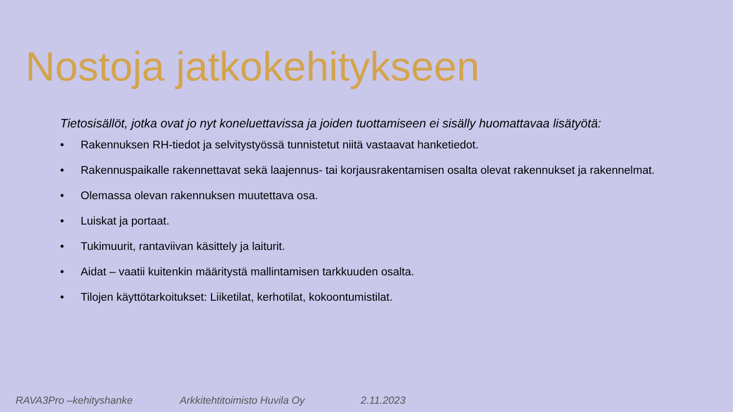Nostoja jatkokehitykseen
Tietosisällöt, jotka ovat jo nyt koneluettavissa ja joiden tuottamiseen ei sisälly huomattavaa lisätyötä:
• Rakennuksen RH-tiedot ja selvitystyössä tunnistetut niitä vastaavat hanketiedot.
• Rakennuspaikalle rakennettavat sekä laajennus- tai korjausrakentamisen osalta olevat rakennukset ja rakennelmat.
• Olemassa olevan rakennuksen muutettava osa.
• Luiskat ja portaat.
• Tukimuurit, rantaviivan käsittely ja laiturit.
• Aidat – vaatii kuitenkin määritystä mallintamisen tarkkuuden osalta.
• Tilojen käyttötarkoitukset: Liiketilat, kerhotilat, kokoontumistilat.
RAVA3Pro –kehityshanke Arkkitehtitoimisto Huvila Oy 2.11.2023